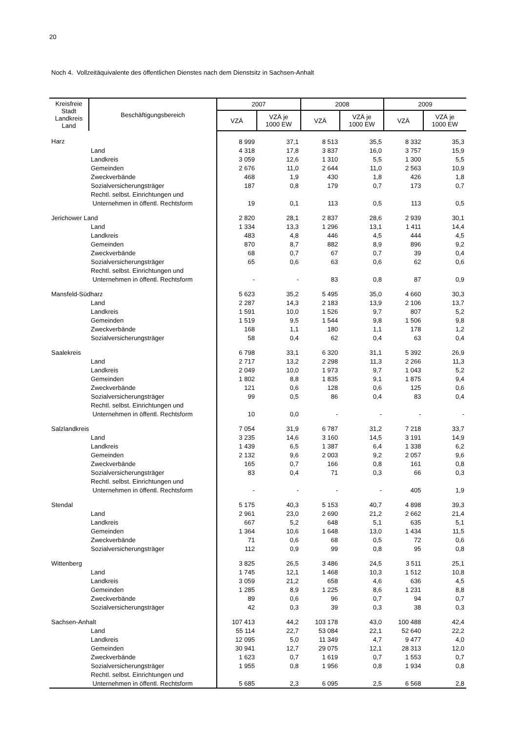20
Noch 4. Vollzeitäquivalente des öffentlichen Dienstes nach dem Dienstsitz in Sachsen-Anhalt
| Kreisfreie Stadt Landkreis Land | Beschäftigungsbereich | 2007 | | 2008 | | 2009 | |
| --- | --- | --- | --- | --- | --- | --- | --- |
| | | VZÄ | VZÄ je 1000 EW | VZÄ | VZÄ je 1000 EW | VZÄ | VZÄ je 1000 EW |
| Harz | | 8 999 | 37,1 | 8 513 | 35,5 | 8 332 | 35,3 |
| | Land | 4 318 | 17,8 | 3 837 | 16,0 | 3 757 | 15,9 |
| | Landkreis | 3 059 | 12,6 | 1 310 | 5,5 | 1 300 | 5,5 |
| | Gemeinden | 2 676 | 11,0 | 2 644 | 11,0 | 2 563 | 10,9 |
| | Zweckverbände | 468 | 1,9 | 430 | 1,8 | 426 | 1,8 |
| | Sozialversicherungsträger | 187 | 0,8 | 179 | 0,7 | 173 | 0,7 |
| | Rechtl. selbst. Einrichtungen und | | | | | | |
| | Unternehmen in öffentl. Rechtsform | 19 | 0,1 | 113 | 0,5 | 113 | 0,5 |
| Jerichower Land | | 2 820 | 28,1 | 2 837 | 28,6 | 2 939 | 30,1 |
| | Land | 1 334 | 13,3 | 1 296 | 13,1 | 1 411 | 14,4 |
| | Landkreis | 483 | 4,8 | 446 | 4,5 | 444 | 4,5 |
| | Gemeinden | 870 | 8,7 | 882 | 8,9 | 896 | 9,2 |
| | Zweckverbände | 68 | 0,7 | 67 | 0,7 | 39 | 0,4 |
| | Sozialversicherungsträger | 65 | 0,6 | 63 | 0,6 | 62 | 0,6 |
| | Rechtl. selbst. Einrichtungen und | | | | | | |
| | Unternehmen in öffentl. Rechtsform | - | - | 83 | 0,8 | 87 | 0,9 |
| Mansfeld-Südharz | | 5 623 | 35,2 | 5 495 | 35,0 | 4 660 | 30,3 |
| | Land | 2 287 | 14,3 | 2 183 | 13,9 | 2 106 | 13,7 |
| | Landkreis | 1 591 | 10,0 | 1 526 | 9,7 | 807 | 5,2 |
| | Gemeinden | 1 519 | 9,5 | 1 544 | 9,8 | 1 506 | 9,8 |
| | Zweckverbände | 168 | 1,1 | 180 | 1,1 | 178 | 1,2 |
| | Sozialversicherungsträger | 58 | 0,4 | 62 | 0,4 | 63 | 0,4 |
| Saalekreis | | 6 798 | 33,1 | 6 320 | 31,1 | 5 392 | 26,9 |
| | Land | 2 717 | 13,2 | 2 298 | 11,3 | 2 266 | 11,3 |
| | Landkreis | 2 049 | 10,0 | 1 973 | 9,7 | 1 043 | 5,2 |
| | Gemeinden | 1 802 | 8,8 | 1 835 | 9,1 | 1 875 | 9,4 |
| | Zweckverbände | 121 | 0,6 | 128 | 0,6 | 125 | 0,6 |
| | Sozialversicherungsträger | 99 | 0,5 | 86 | 0,4 | 83 | 0,4 |
| | Rechtl. selbst. Einrichtungen und | | | | | | |
| | Unternehmen in öffentl. Rechtsform | 10 | 0,0 | - | - | - | - |
| Salzlandkreis | | 7 054 | 31,9 | 6 787 | 31,2 | 7 218 | 33,7 |
| | Land | 3 235 | 14,6 | 3 160 | 14,5 | 3 191 | 14,9 |
| | Landkreis | 1 439 | 6,5 | 1 387 | 6,4 | 1 338 | 6,2 |
| | Gemeinden | 2 132 | 9,6 | 2 003 | 9,2 | 2 057 | 9,6 |
| | Zweckverbände | 165 | 0,7 | 166 | 0,8 | 161 | 0,8 |
| | Sozialversicherungsträger | 83 | 0,4 | 71 | 0,3 | 66 | 0,3 |
| | Rechtl. selbst. Einrichtungen und | | | | | | |
| | Unternehmen in öffentl. Rechtsform | - | - | - | - | 405 | 1,9 |
| Stendal | | 5 175 | 40,3 | 5 153 | 40,7 | 4 898 | 39,3 |
| | Land | 2 961 | 23,0 | 2 690 | 21,2 | 2 662 | 21,4 |
| | Landkreis | 667 | 5,2 | 648 | 5,1 | 635 | 5,1 |
| | Gemeinden | 1 364 | 10,6 | 1 648 | 13,0 | 1 434 | 11,5 |
| | Zweckverbände | 71 | 0,6 | 68 | 0,5 | 72 | 0,6 |
| | Sozialversicherungsträger | 112 | 0,9 | 99 | 0,8 | 95 | 0,8 |
| Wittenberg | | 3 825 | 26,5 | 3 486 | 24,5 | 3 511 | 25,1 |
| | Land | 1 745 | 12,1 | 1 468 | 10,3 | 1 512 | 10,8 |
| | Landkreis | 3 059 | 21,2 | 658 | 4,6 | 636 | 4,5 |
| | Gemeinden | 1 285 | 8,9 | 1 225 | 8,6 | 1 231 | 8,8 |
| | Zweckverbände | 89 | 0,6 | 96 | 0,7 | 94 | 0,7 |
| | Sozialversicherungsträger | 42 | 0,3 | 39 | 0,3 | 38 | 0,3 |
| Sachsen-Anhalt | | 107 413 | 44,2 | 103 178 | 43,0 | 100 488 | 42,4 |
| | Land | 55 114 | 22,7 | 53 084 | 22,1 | 52 640 | 22,2 |
| | Landkreis | 12 095 | 5,0 | 11 349 | 4,7 | 9 477 | 4,0 |
| | Gemeinden | 30 941 | 12,7 | 29 075 | 12,1 | 28 313 | 12,0 |
| | Zweckverbände | 1 623 | 0,7 | 1 619 | 0,7 | 1 553 | 0,7 |
| | Sozialversicherungsträger | 1 955 | 0,8 | 1 956 | 0,8 | 1 934 | 0,8 |
| | Rechtl. selbst. Einrichtungen und | | | | | | |
| | Unternehmen in öffentl. Rechtsform | 5 685 | 2,3 | 6 095 | 2,5 | 6 568 | 2,8 |